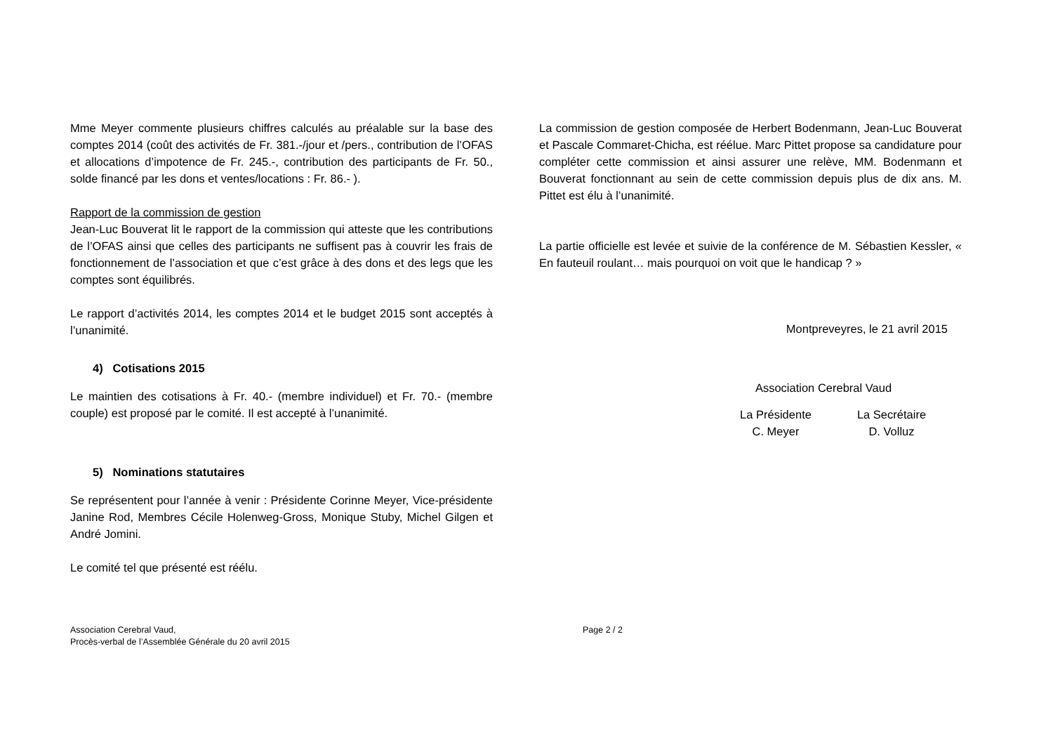Mme Meyer commente plusieurs chiffres calculés au préalable sur la base des comptes 2014 (coût des activités de Fr. 381.-/jour et /pers., contribution de l’OFAS et allocations d’impotence de Fr. 245.-, contribution des participants de Fr. 50., solde financé par les dons et ventes/locations : Fr. 86.- ).
Rapport de la commission de gestion
Jean-Luc Bouverat lit le rapport de la commission qui atteste que les contributions de l’OFAS ainsi que celles des participants ne suffisent pas à couvrir les frais de fonctionnement de l’association et que c’est grâce à des dons et des legs que les comptes sont équilibrés.
Le rapport d’activités 2014, les comptes 2014 et le budget 2015 sont acceptés à l’unanimité.
4) Cotisations 2015
Le maintien des cotisations à Fr. 40.- (membre individuel) et Fr. 70.- (membre couple) est proposé par le comité. Il est accepté à l’unanimité.
5) Nominations statutaires
Se représentent pour l’année à venir : Présidente Corinne Meyer, Vice-présidente Janine Rod, Membres Cécile Holenweg-Gross, Monique Stuby, Michel Gilgen et André Jomini.
Le comité tel que présenté est réélu.
La commission de gestion composée de Herbert Bodenmann, Jean-Luc Bouverat et Pascale Commaret-Chicha, est réélue. Marc Pittet propose sa candidature pour compléter cette commission et ainsi assurer une relève, MM. Bodenmann et Bouverat fonctionnant au sein de cette commission depuis plus de dix ans. M. Pittet est élu à l’unanimité.
La partie officielle est levée et suivie de la conférence de M. Sébastien Kessler, « En fauteuil roulant… mais pourquoi on voit que le handicap ? »
Montpreveyres, le 21 avril 2015
Association Cerebral Vaud
La Présidente
C. Meyer
La Secrétaire
D. Volluz
Association Cerebral Vaud,
Procès-verbal de l’Assemblée Générale du 20 avril 2015
Page 2 / 2